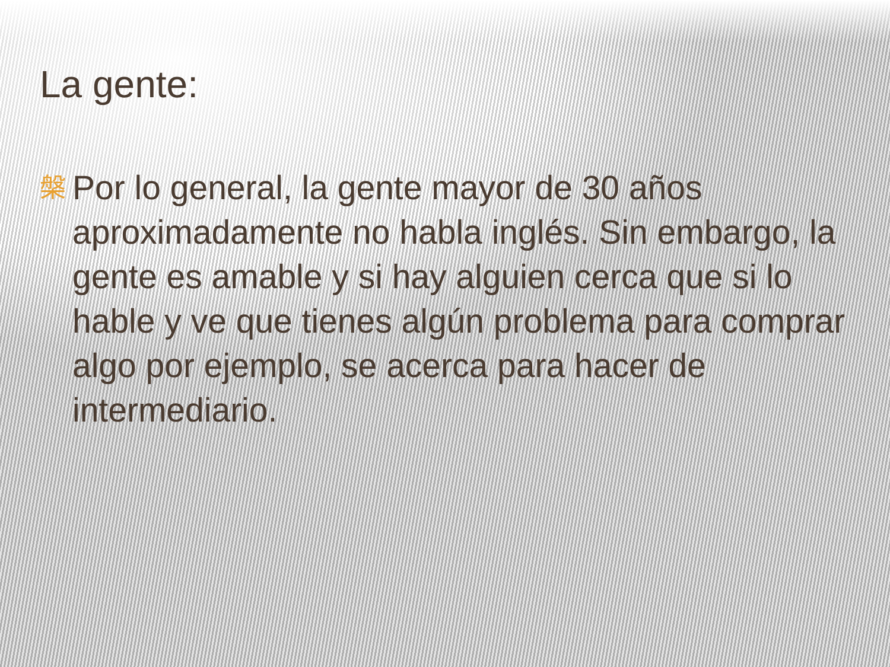La gente:
槃 Por lo general, la gente mayor de 30 años aproximadamente no habla inglés. Sin embargo, la gente es amable y si hay alguien cerca que si lo hable y ve que tienes algún problema para comprar algo por ejemplo, se acerca para hacer de intermediario.